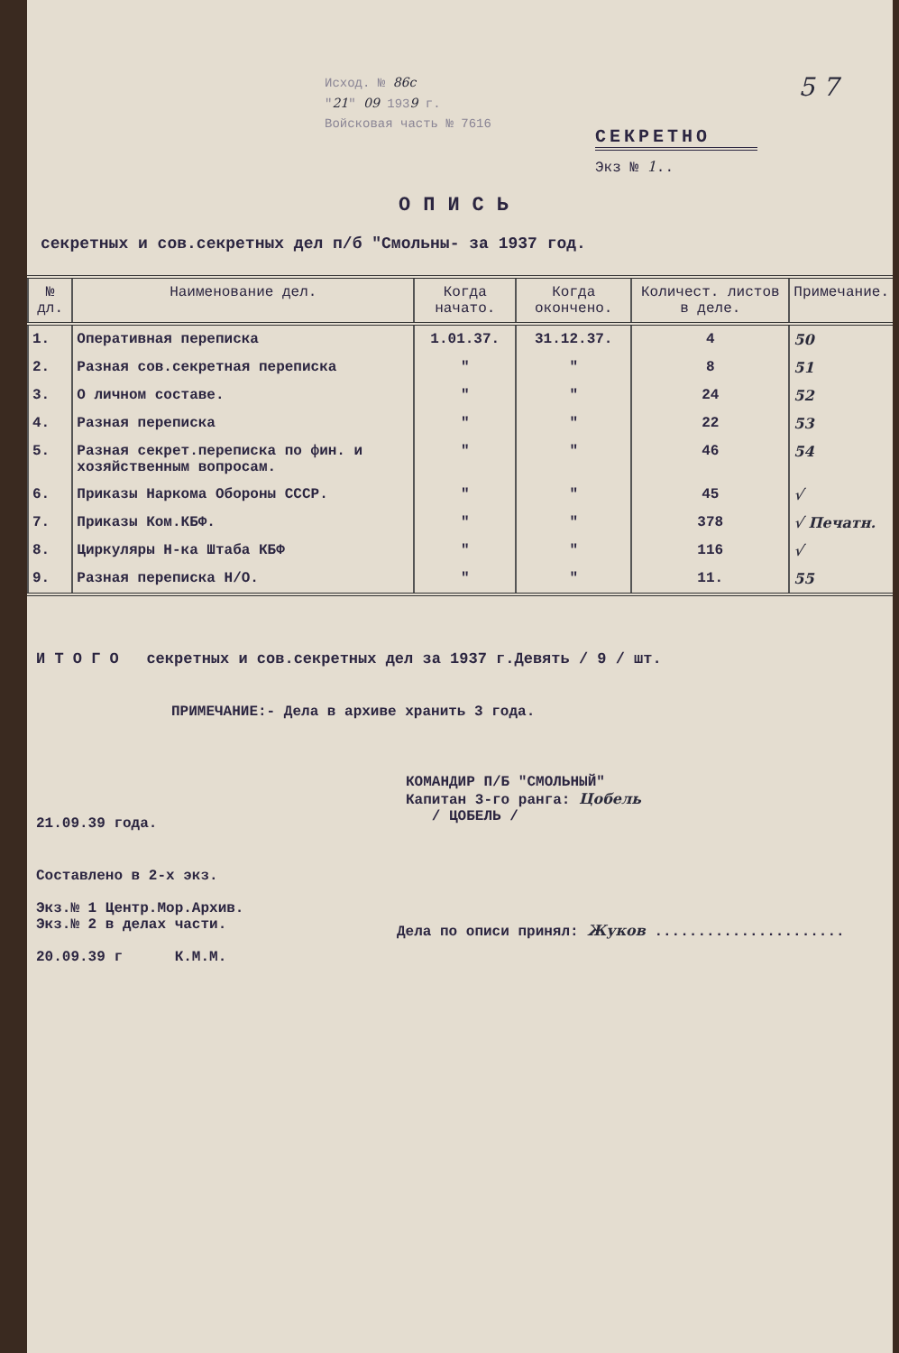Исход. № 86с
"21" 09 1939 г.
Войсковая часть № 7616
5 7
СЕКРЕТНО
Экз № 1..
ОПИСЬ
секретных и сов.секретных дел п/б "Смольны- за 1937 год.
| № дл. | Наименование дел. | Когда начато. | Когда окончено. | Количест. листов в деле. | Примечание. |
| --- | --- | --- | --- | --- | --- |
| 1. | Оперативная переписка | 1.01.37. | 31.12.37. | 4 | 50 |
| 2. | Разная сов.секретная переписка | " | " | 8 | 51 |
| 3. | О личном составе. | " | " | 24 | 52 |
| 4. | Разная переписка | " | " | 22 | 53 |
| 5. | Разная секрет.переписка по фин. и хозяйственным вопросам. | " | " | 46 | 54 |
| 6. | Приказы Наркома Обороны СССР. | " | " | 45 | √ |
| 7. | Приказы Ком.КБФ. | " | " | 378 | √ Печатн. |
| 8. | Циркуляры Н-ка Штаба КБФ | " | " | 116 | √ |
| 9. | Разная переписка Н/О. | " | " | 11. | 55 |
И Т О Г О секретных и сов.секретных дел за 1937 г.Девять / 9 / шт.
ПРИМЕЧАНИЕ:- Дела в архиве хранить 3 года.
КОМАНДИР П/Б "СМОЛЬНЫЙ"
Капитан 3-го ранга: Цобель
/ ЦОБЕЛЬ /
21.09.39 года.
Составлено в 2-х экз.
Экз.№ 1 Центр.Мор.Архив.
Экз.№ 2 в делах части.
20.09.39 г К.М.М.
Дела по описи принял: Жуков ......................